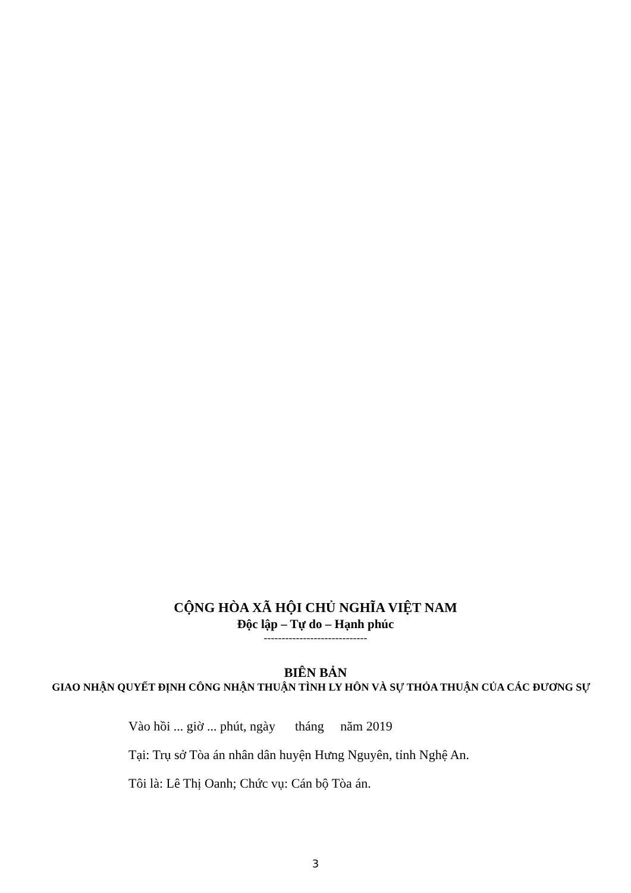CỘNG HÒA XÃ HỘI CHỦ NGHĨA VIỆT NAM
Độc lập – Tự do – Hạnh phúc
-----------------------------
BIÊN BẢN
GIAO NHẬN QUYẾT ĐỊNH CÔNG NHẬN THUẬN TÌNH LY HÔN VÀ SỰ THỎA THUẬN CỦA CÁC ĐƯƠNG SỰ
Vào hồi ... giờ ... phút, ngày tháng năm 2019
Tại: Trụ sở Tòa án nhân dân huyện Hưng Nguyên, tỉnh Nghệ An.
Tôi là: Lê Thị Oanh; Chức vụ: Cán bộ Tòa án.
3